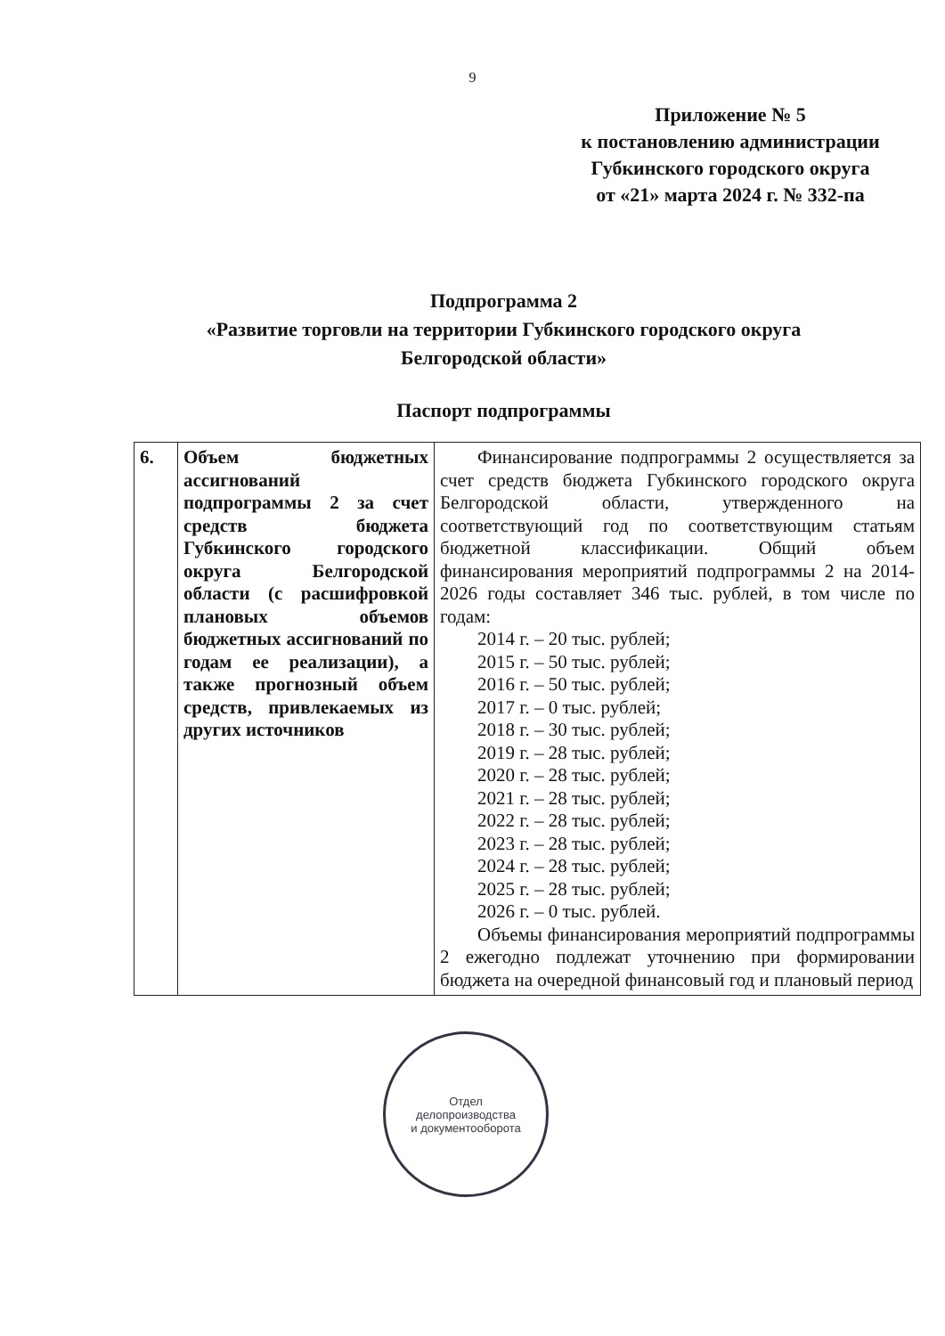9
Приложение № 5
к постановлению администрации
Губкинского городского округа
от «21» марта 2024 г. № 332-па
Подпрограмма 2
«Развитие торговли на территории Губкинского городского округа
Белгородской области»
Паспорт подпрограммы
| 6. | Объем бюджетных ассигнований подпрограммы 2 за счет средств бюджета Губкинского городского округа Белгородской области (с расшифровкой плановых объемов бюджетных ассигнований по годам ее реализации), а также прогнозный объем средств, привлекаемых из других источников | Финансирование подпрограммы 2 осуществляется за счет средств бюджета Губкинского городского округа Белгородской области, утвержденного на соответствующий год по соответствующим статьям бюджетной классификации. Общий объем финансирования мероприятий подпрограммы 2 на 2014-2026 годы составляет 346 тыс. рублей, в том числе по годам: 2014 г. – 20 тыс. рублей; 2015 г. – 50 тыс. рублей; 2016 г. – 50 тыс. рублей; 2017 г. – 0 тыс. рублей; 2018 г. – 30 тыс. рублей; 2019 г. – 28 тыс. рублей; 2020 г. – 28 тыс. рублей; 2021 г. – 28 тыс. рублей; 2022 г. – 28 тыс. рублей; 2023 г. – 28 тыс. рублей; 2024 г. – 28 тыс. рублей; 2025 г. – 28 тыс. рублей; 2026 г. – 0 тыс. рублей. Объемы финансирования мероприятий подпрограммы 2 ежегодно подлежат уточнению при формировании бюджета на очередной финансовый год и плановый период |
Отдел
делопроизводства
и документооборота